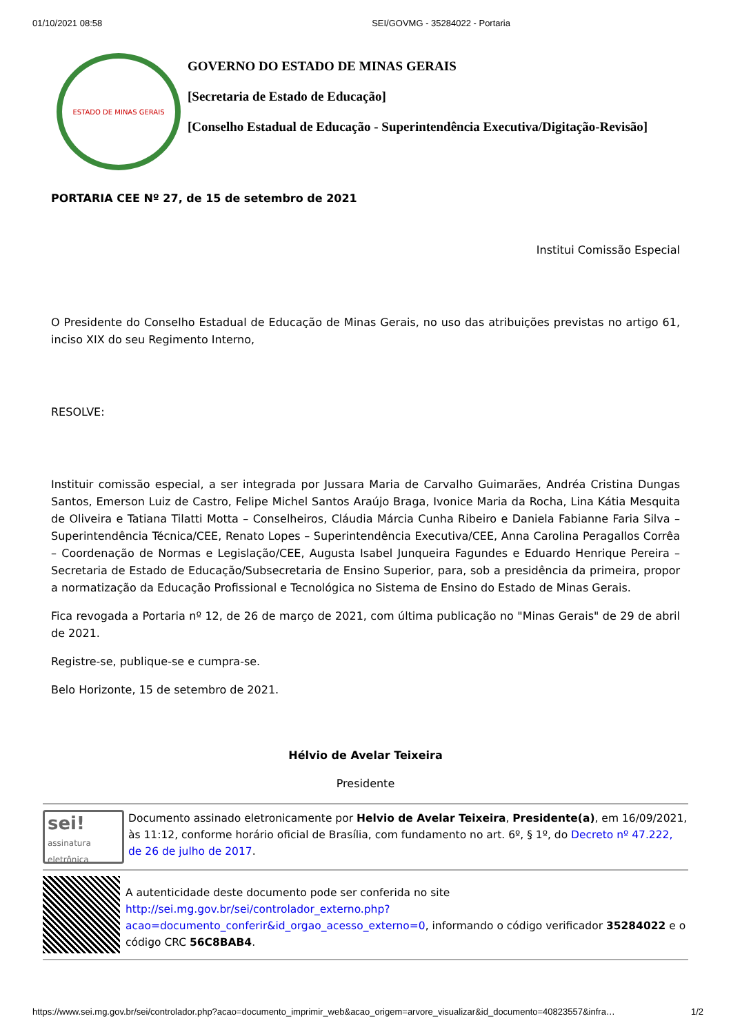01/10/2021 08:58 SEI/GOVMG - 35284022 - Portaria
ESTADO DE MINAS GERAIS
GOVERNO DO ESTADO DE MINAS GERAIS
[Secretaria de Estado de Educação]
[Conselho Estadual de Educação - Superintendência Executiva/Digitação-Revisão]
PORTARIA CEE Nº 27, de 15 de setembro de 2021
Institui Comissão Especial
O Presidente do Conselho Estadual de Educação de Minas Gerais, no uso das atribuições previstas no artigo 61, inciso XIX do seu Regimento Interno,
RESOLVE:
Instituir comissão especial, a ser integrada por Jussara Maria de Carvalho Guimarães, Andréa Cristina Dungas Santos, Emerson Luiz de Castro, Felipe Michel Santos Araújo Braga, Ivonice Maria da Rocha, Lina Kátia Mesquita de Oliveira e Tatiana Tilatti Motta – Conselheiros, Cláudia Márcia Cunha Ribeiro e Daniela Fabianne Faria Silva – Superintendência Técnica/CEE, Renato Lopes – Superintendência Executiva/CEE, Anna Carolina Peragallos Corrêa – Coordenação de Normas e Legislação/CEE, Augusta Isabel Junqueira Fagundes e Eduardo Henrique Pereira – Secretaria de Estado de Educação/Subsecretaria de Ensino Superior, para, sob a presidência da primeira, propor a normatização da Educação Profissional e Tecnológica no Sistema de Ensino do Estado de Minas Gerais.
Fica revogada a Portaria nº 12, de 26 de março de 2021, com última publicação no "Minas Gerais" de 29 de abril de 2021.
Registre-se, publique-se e cumpra-se.
Belo Horizonte, 15 de setembro de 2021.
Hélvio de Avelar Teixeira
Presidente
sei!
assinatura eletrônica
Documento assinado eletronicamente por Helvio de Avelar Teixeira, Presidente(a), em 16/09/2021, às 11:12, conforme horário oficial de Brasília, com fundamento no art. 6º, § 1º, do Decreto nº 47.222, de 26 de julho de 2017.
A autenticidade deste documento pode ser conferida no site http://sei.mg.gov.br/sei/controlador_externo.php?acao=documento_conferir&id_orgao_acesso_externo=0, informando o código verificador 35284022 e o código CRC 56C8BAB4.
https://www.sei.mg.gov.br/sei/controlador.php?acao=documento_imprimir_web&acao_origem=arvore_visualizar&id_documento=40823557&infra… 1/2